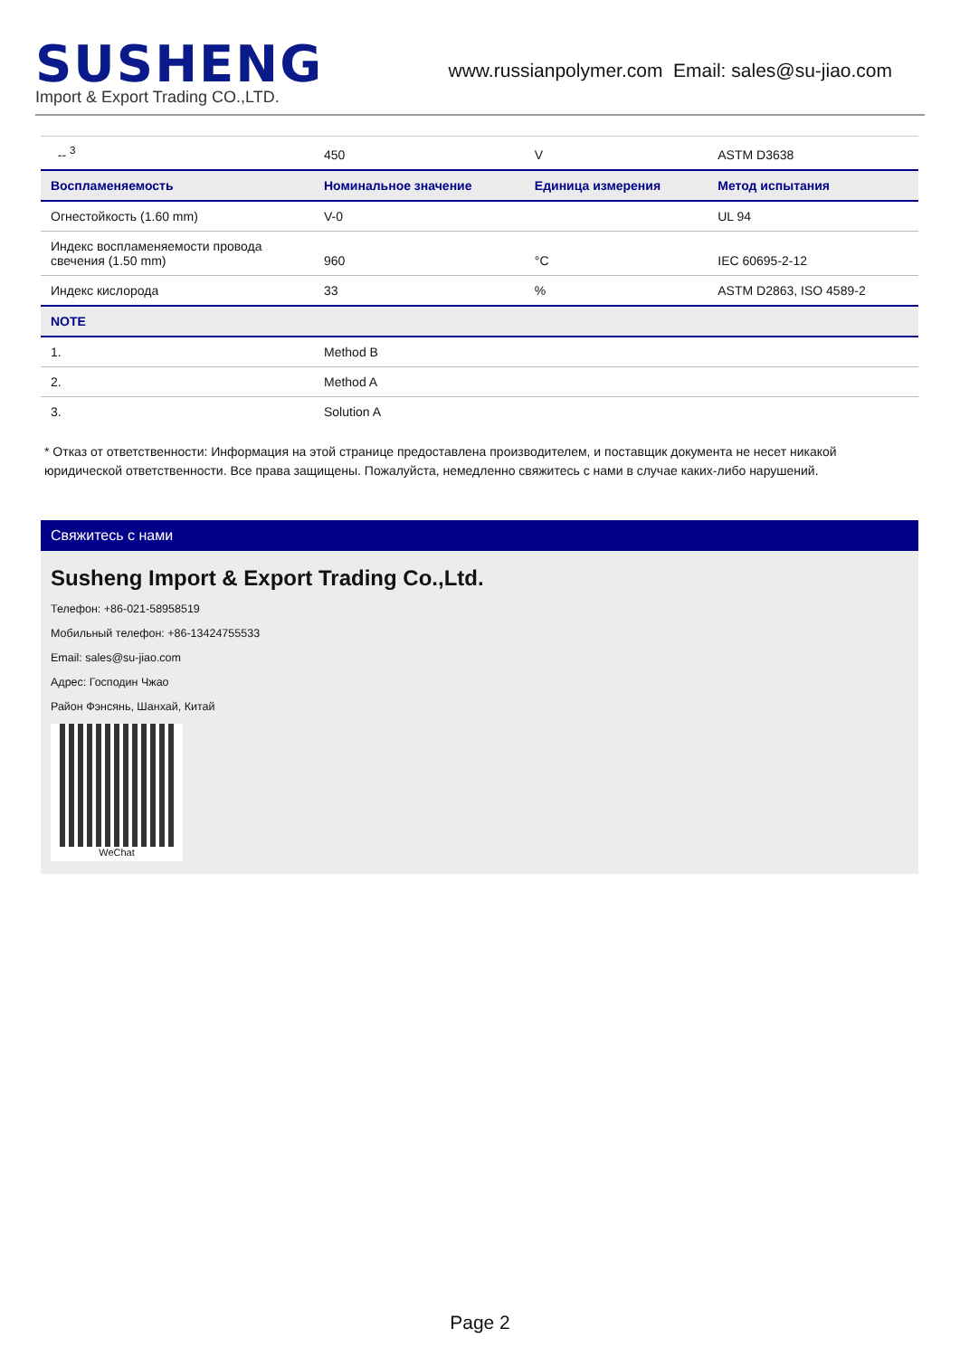SUSHENG
Import & Export Trading CO.,LTD.
www.russianpolymer.com Email: sales@su-jiao.com
| -- <sup>3</sup> | 450 | V | ASTM D3638 |
| Воспламеняемость | Номинальное значение | Единица измерения | Метод испытания |
| Огнестойкость (1.60 mm) | V-0 | | UL 94 |
| Индекс воспламеняемости провода свечения (1.50 mm) | 960 | °C | IEC 60695-2-12 |
| Индекс кислорода | 33 | % | ASTM D2863, ISO 4589-2 |
| NOTE | | | |
| 1. | Method B | | |
| 2. | Method A | | |
| 3. | Solution A | | |
* Отказ от ответственности: Информация на этой странице предоставлена производителем, и поставщик документа не несет никакой юридической ответственности. Все права защищены. Пожалуйста, немедленно свяжитесь с нами в случае каких-либо нарушений.
Свяжитесь с нами
Susheng Import & Export Trading Co.,Ltd.
Телефон: +86-021-58958519
Мобильный телефон: +86-13424755533
Email: sales@su-jiao.com
Адрес: Господин Чжао
Район Фэнсянь, Шанхай, Китай
WeChat
Page 2